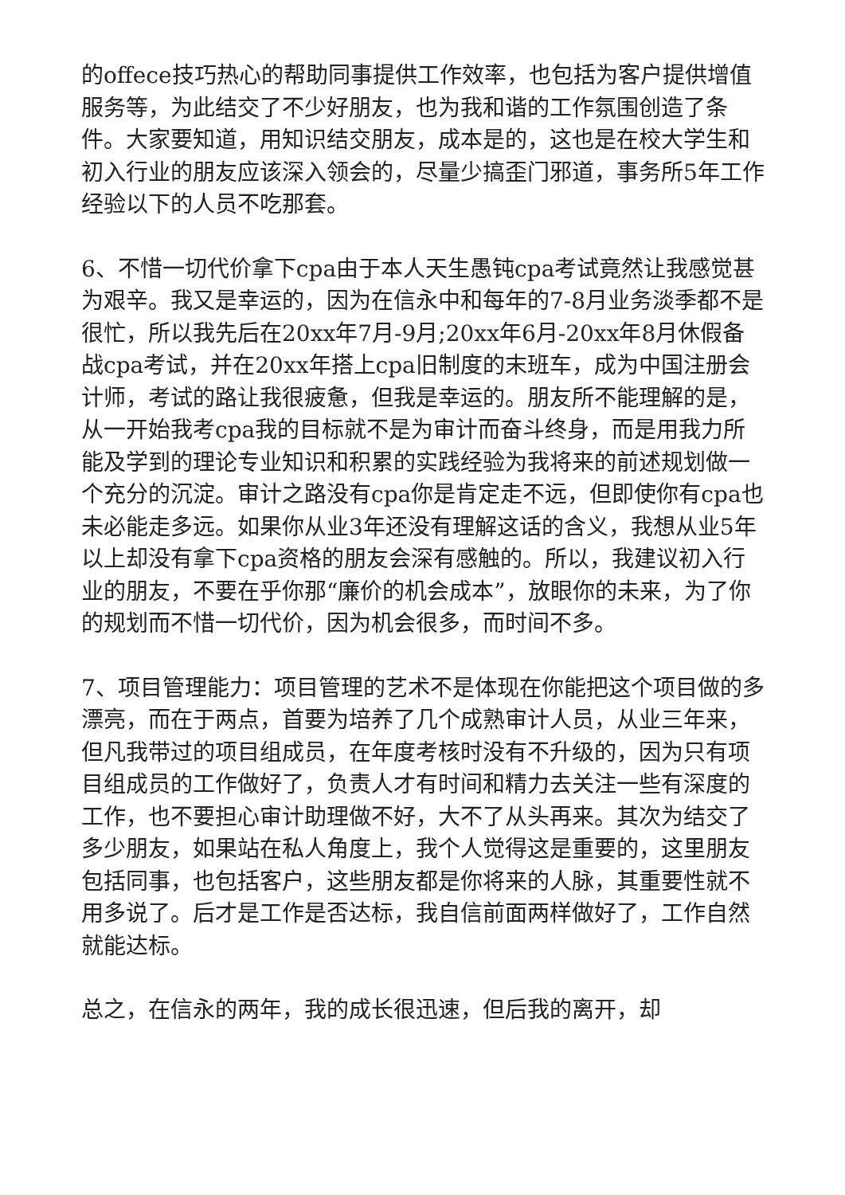的offece技巧热心的帮助同事提供工作效率，也包括为客户提供增值服务等，为此结交了不少好朋友，也为我和谐的工作氛围创造了条件。大家要知道，用知识结交朋友，成本是的，这也是在校大学生和初入行业的朋友应该深入领会的，尽量少搞歪门邪道，事务所5年工作经验以下的人员不吃那套。
6、不惜一切代价拿下cpa由于本人天生愚钝cpa考试竟然让我感觉甚为艰辛。我又是幸运的，因为在信永中和每年的7-8月业务淡季都不是很忙，所以我先后在20xx年7月-9月;20xx年6月-20xx年8月休假备战cpa考试，并在20xx年搭上cpa旧制度的末班车，成为中国注册会计师，考试的路让我很疲惫，但我是幸运的。朋友所不能理解的是，从一开始我考cpa我的目标就不是为审计而奋斗终身，而是用我力所能及学到的理论专业知识和积累的实践经验为我将来的前述规划做一个充分的沉淀。审计之路没有cpa你是肯定走不远，但即使你有cpa也未必能走多远。如果你从业3年还没有理解这话的含义，我想从业5年以上却没有拿下cpa资格的朋友会深有感触的。所以，我建议初入行业的朋友，不要在乎你那“廉价的机会成本”，放眼你的未来，为了你的规划而不惜一切代价，因为机会很多，而时间不多。
7、项目管理能力：项目管理的艺术不是体现在你能把这个项目做的多漂亮，而在于两点，首要为培养了几个成熟审计人员，从业三年来，但凡我带过的项目组成员，在年度考核时没有不升级的，因为只有项目组成员的工作做好了，负责人才有时间和精力去关注一些有深度的工作，也不要担心审计助理做不好，大不了从头再来。其次为结交了多少朋友，如果站在私人角度上，我个人觉得这是重要的，这里朋友包括同事，也包括客户，这些朋友都是你将来的人脉，其重要性就不用多说了。后才是工作是否达标，我自信前面两样做好了，工作自然就能达标。
总之，在信永的两年，我的成长很迅速，但后我的离开，却